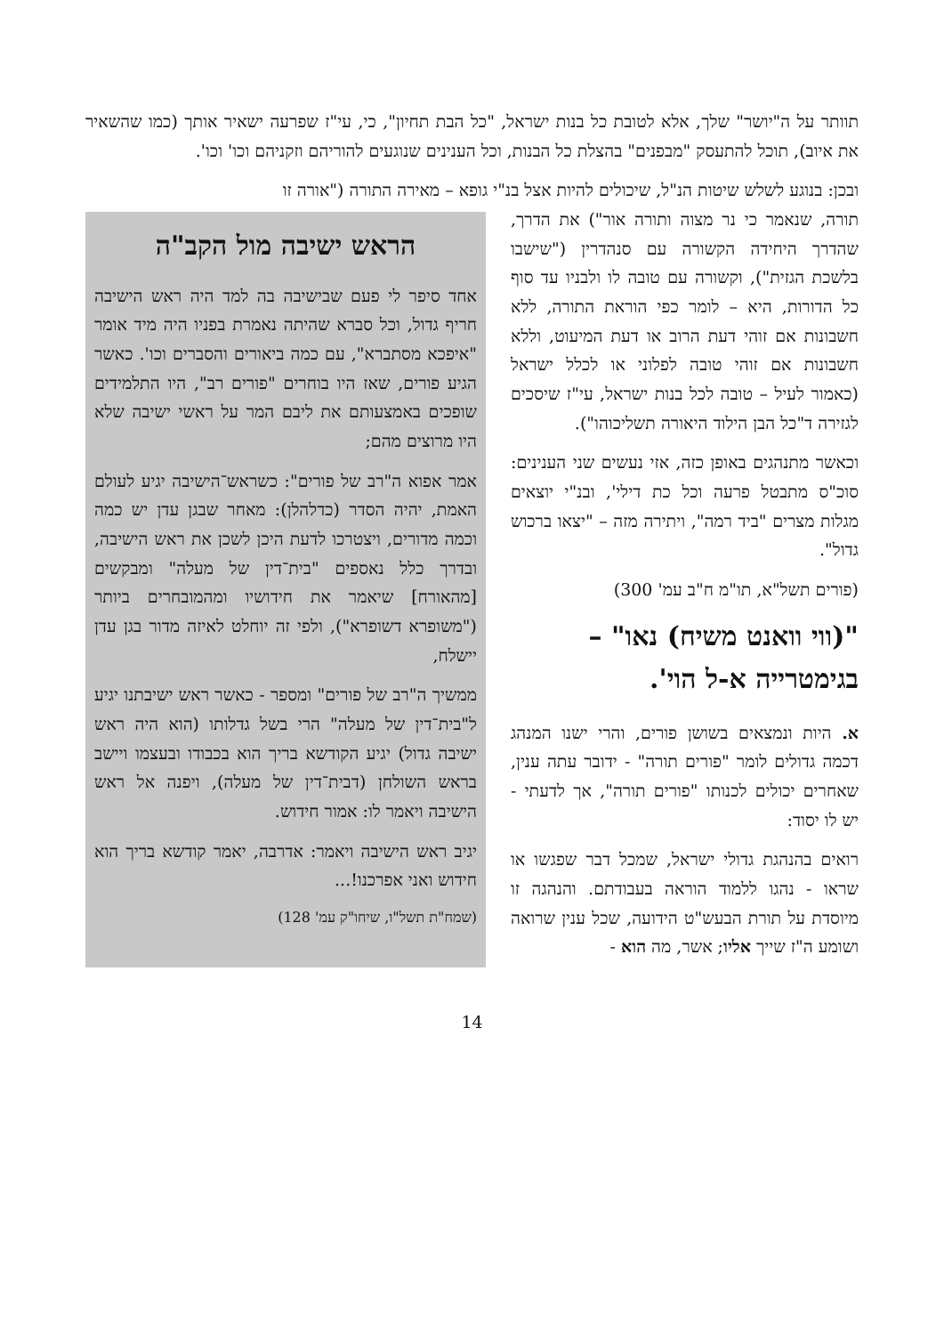תוותר על ה"יושר" שלך, אלא לטובת כל בנות ישראל, "כל הבת תחיון", כי, עי"ז שפרעה ישאיר אותך (כמו שהשאיר את איוב), תוכל להתעסק "מבפנים" בהצלת כל הבנות, וכל הענינים שנוגעים להוריהם וזקניהם וכו' וכו'.
ובכן: בנוגע לשלש שיטות הנ"ל, שיכולים להיות אצל בנ"י גופא – מאירה התורה ("אורה זו
תורה, שנאמר כי נר מצוה ותורה אור") את הדרך, שהדרך היחידה הקשורה עם סנהדרין ("שישבו בלשכת הגזית"), וקשורה עם טובה לו ולבניו עד סוף כל הדורות, היא – לומר כפי הוראת התורה, ללא חשבונות אם זוהי דעת הרוב או דעת המיעוט, וללא חשבונות אם זוהי טובה לפלוני או לכלל ישראל (כאמור לעיל – טובה לכל בנות ישראל, עי"ז שיסכים לגזירה ד"כל הבן הילוד היאורה תשליכוהו").
וכאשר מתנהגים באופן כזה, אזי נעשים שני הענינים: סוכ"ס מתבטל פרעה וכל כת דילי', ובנ"י יוצאים מגלות מצרים "ביד רמה", ויתירה מזה – "יצאו ברכוש גדול".
(פורים תשל"א, תו"מ ח"ב עמ' 300)
"(ווי וואנט משיח) נאו" – בגימטרייה א-ל הוי'.
א. היות ונמצאים בשושן פורים, והרי ישנו המנהג דכמה גדולים לומר "פורים תורה" - ידובר עתה ענין, שאחרים יכולים לכנותו "פורים תורה", אך לדעתי - יש לו יסוד:
רואים בהנהגת גדולי ישראל, שמכל דבר שפגשו או שראו - נהגו ללמוד הוראה בעבודתם. והנהגה זו מיוסדת על תורת הבעש"ט הידועה, שכל ענין שרואה ושומע ה"ז שייך אליו; אשר, מה הוא -
הראש ישיבה מול הקב"ה
אחד סיפר לי פעם שבישיבה בה למד היה ראש הישיבה חריף גדול, וכל סברא שהיתה נאמרת בפניו היה מיד אומר "איפכא מסתברא", עם כמה ביאורים והסברים וכו'. כאשר הגיע פורים, שאז היו בוחרים "פורים רב", היו התלמידים שופכים באמצעותם את ליבם המר על ראשי ישיבה שלא היו מרוצים מהם;
אמר אפוא ה"רב של פורים": כשראש־הישיבה יגיע לעולם האמת, יהיה הסדר (כדלהלן): מאחר שבגן עדן יש כמה וכמה מדורים, ויצטרכו לדעת היכן לשכן את ראש הישיבה, ובדרך כלל נאספים "בית־דין של מעלה" ומבקשים [מהאורח] שיאמר את חידושיו ומהמובחרים ביותר ("משופרא דשופרא"), ולפי זה יוחלט לאיזה מדור בגן עדן יישלח,
ממשיך ה"רב של פורים" ומספר - כאשר ראש ישיבתנו יגיע ל"בית־דין של מעלה" הרי בשל גדלותו (הוא היה ראש ישיבה גדול) יגיע הקודשא בריך הוא בכבודו ובעצמו ויישב בראש השולחן (דבית־דין של מעלה), ויפנה אל ראש הישיבה ויאמר לו: אמור חידוש.
יגיב ראש הישיבה ויאמר: אדרבה, יאמר קודשא בריך הוא חידוש ואני אפרכנו!...
(שמח"ת תשל"ו, שיחו"ק עמ' 128)
14